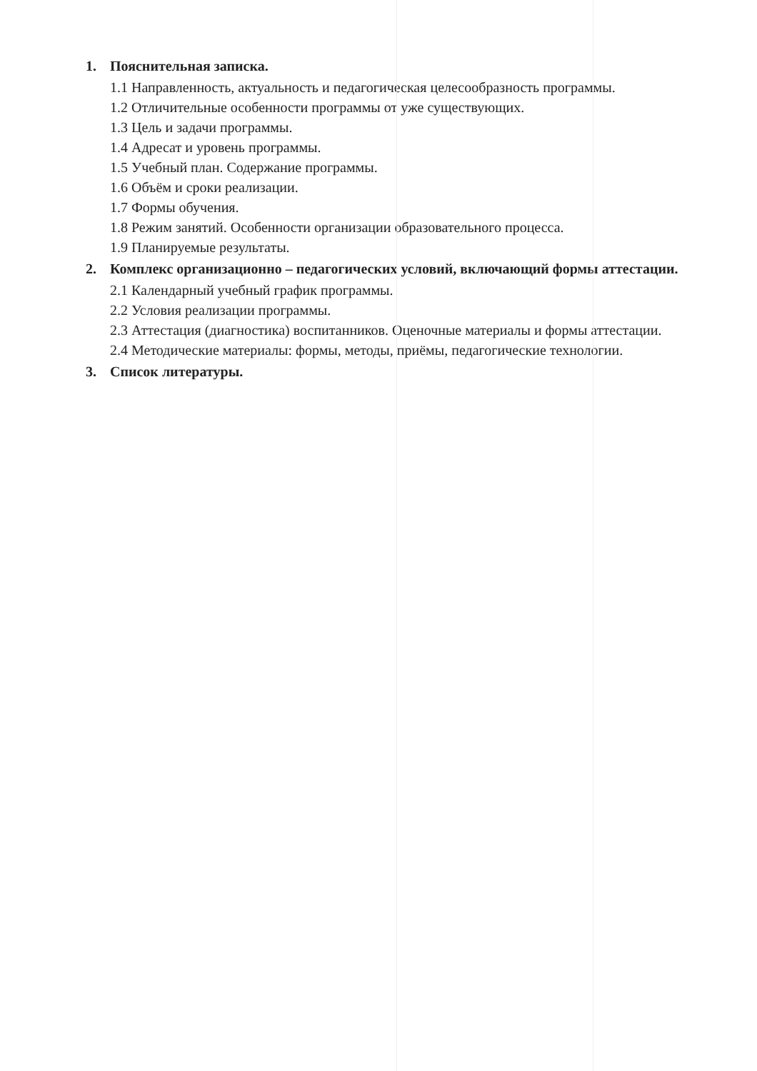1. Пояснительная записка.
1.1 Направленность, актуальность и педагогическая целесообразность программы.
1.2 Отличительные особенности программы от уже существующих.
1.3 Цель и задачи программы.
1.4 Адресат и уровень программы.
1.5 Учебный план. Содержание программы.
1.6 Объём и сроки реализации.
1.7 Формы обучения.
1.8 Режим занятий. Особенности организации образовательного процесса.
1.9 Планируемые результаты.
2. Комплекс организационно – педагогических условий, включающий формы аттестации.
2.1 Календарный учебный график программы.
2.2 Условия реализации программы.
2.3 Аттестация (диагностика) воспитанников. Оценочные материалы и формы аттестации.
2.4 Методические материалы: формы, методы, приёмы, педагогические технологии.
3. Список литературы.